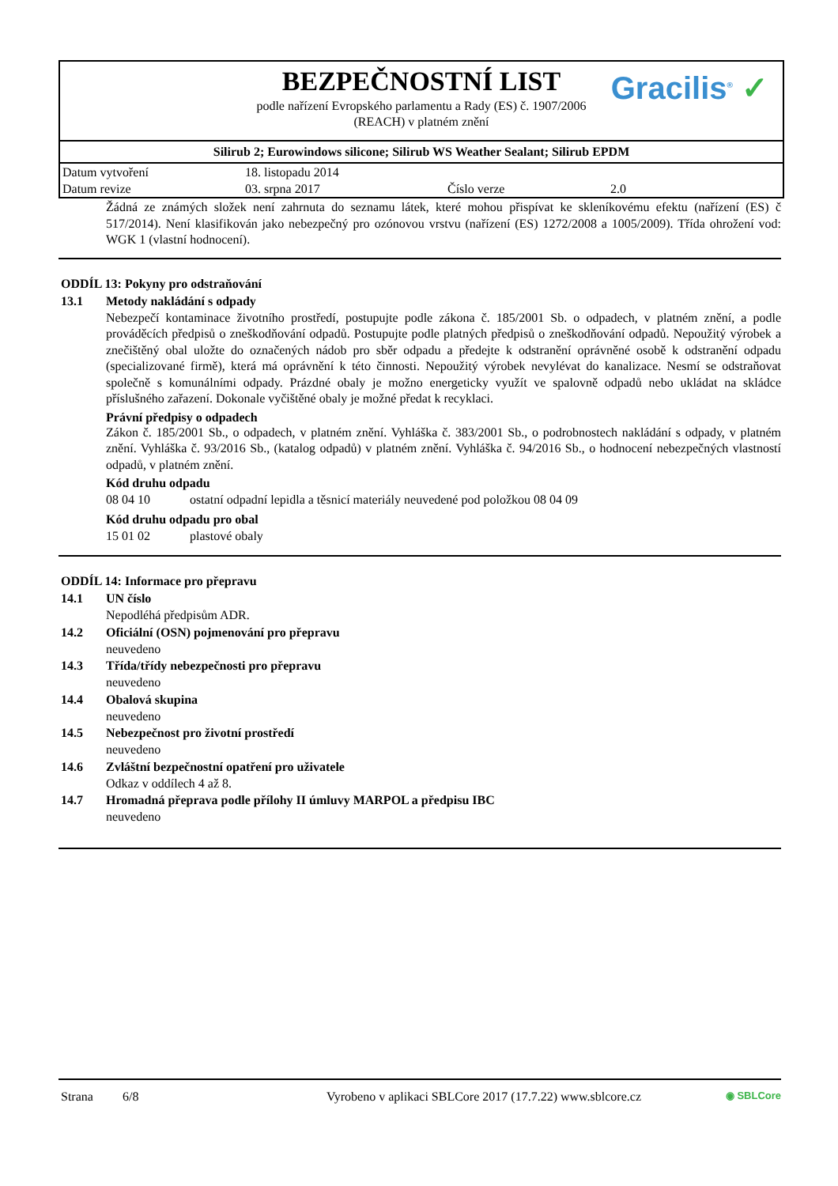BEZPEČNOSTNÍ LIST
Gracilis<sup>®</sup> ✓
podle nařízení Evropského parlamentu a Rady (ES) č. 1907/2006
(REACH) v platném znění
Silirub 2; Eurowindows silicone; Silirub WS Weather Sealant; Silirub EPDM
| Datum vytvoření | 18. listopadu 2014 | | |
| Datum revize | 03. srpna 2017 | Číslo verze | 2.0 |
Žádná ze známých složek není zahrnuta do seznamu látek, které mohou přispívat ke skleníkovému efektu (nařízení (ES) č 517/2014). Není klasifikován jako nebezpečný pro ozónovou vrstvu (nařízení (ES) 1272/2008 a 1005/2009). Třída ohrožení vod: WGK 1 (vlastní hodnocení).
ODDÍL 13: Pokyny pro odstraňování
13.1 Metody nakládání s odpady
Nebezpečí kontaminace životního prostředí, postupujte podle zákona č. 185/2001 Sb. o odpadech, v platném znění, a podle prováděcích předpisů o zneškodňování odpadů. Postupujte podle platných předpisů o zneškodňování odpadů. Nepoužitý výrobek a znečištěný obal uložte do označených nádob pro sběr odpadu a předejte k odstranění oprávněné osobě k odstranění odpadu (specializované firmě), která má oprávnění k této činnosti. Nepoužitý výrobek nevylévat do kanalizace. Nesmí se odstraňovat společně s komunálními odpady. Prázdné obaly je možno energeticky využít ve spalovně odpadů nebo ukládat na skládce příslušného zařazení. Dokonale vyčištěné obaly je možné předat k recyklaci.
Právní předpisy o odpadech
Zákon č. 185/2001 Sb., o odpadech, v platném znění. Vyhláška č. 383/2001 Sb., o podrobnostech nakládání s odpady, v platném znění. Vyhláška č. 93/2016 Sb., (katalog odpadů) v platném znění. Vyhláška č. 94/2016 Sb., o hodnocení nebezpečných vlastností odpadů, v platném znění.
Kód druhu odpadu
08 04 10 ostatní odpadní lepidla a těsnicí materiály neuvedené pod položkou 08 04 09
Kód druhu odpadu pro obal
15 01 02 plastové obaly
ODDÍL 14: Informace pro přepravu
14.1 UN číslo
Nepodléhá předpisům ADR.
14.2 Oficiální (OSN) pojmenování pro přepravu
neuvedeno
14.3 Třída/třídy nebezpečnosti pro přepravu
neuvedeno
14.4 Obalová skupina
neuvedeno
14.5 Nebezpečnost pro životní prostředí
neuvedeno
14.6 Zvláštní bezpečnostní opatření pro uživatele
Odkaz v oddílech 4 až 8.
14.7 Hromadná přeprava podle přílohy II úmluvy MARPOL a předpisu IBC
neuvedeno
Strana 6/8 Vyrobeno v aplikaci SBLCore 2017 (17.7.22) www.sblcore.cz ◉ SBLCore